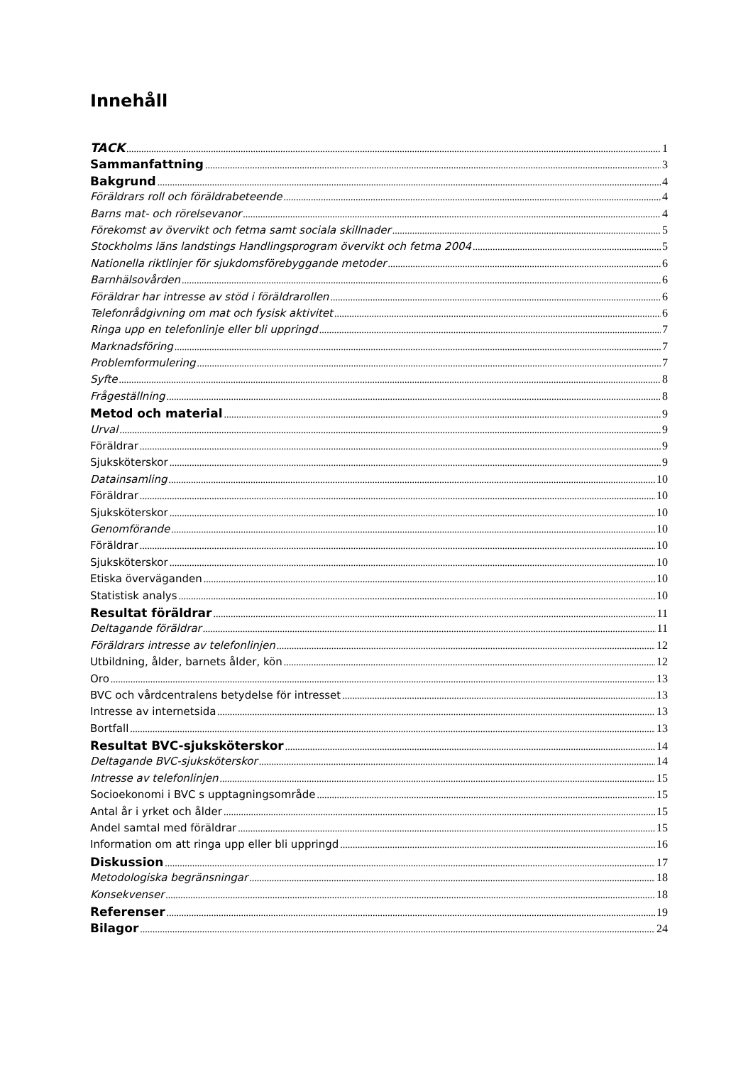Innehåll
TACK 1
Sammanfattning 3
Bakgrund 4
Föräldrars roll och föräldrabeteende 4
Barns mat- och rörelsevanor 4
Förekomst av övervikt och fetma samt sociala skillnader 5
Stockholms läns landstings Handlingsprogram övervikt och fetma 2004 5
Nationella riktlinjer för sjukdomsförebyggande metoder 6
Barnhälsovården 6
Föräldrar har intresse av stöd i föräldrarollen 6
Telefonrådgivning om mat och fysisk aktivitet 6
Ringa upp en telefonlinje eller bli uppringd 7
Marknadsföring 7
Problemformulering 7
Syfte 8
Frågeställning 8
Metod och material 9
Urval 9
Föräldrar 9
Sjuksköterskor 9
Datainsamling 10
Föräldrar 10
Sjuksköterskor 10
Genomförande 10
Föräldrar 10
Sjuksköterskor 10
Etiska överväganden 10
Statistisk analys 10
Resultat föräldrar 11
Deltagande föräldrar 11
Föräldrars intresse av telefonlinjen 12
Utbildning, ålder, barnets ålder, kön 12
Oro 13
BVC och vårdcentralens betydelse för intresset 13
Intresse av internetsida 13
Bortfall 13
Resultat BVC-sjuksköterskor 14
Deltagande BVC-sjuksköterskor 14
Intresse av telefonlinjen 15
Socioekonomi i BVC s upptagningsområde 15
Antal år i yrket och ålder 15
Andel samtal med föräldrar 15
Information om att ringa upp eller bli uppringd 16
Diskussion 17
Metodologiska begränsningar 18
Konsekvenser 18
Referenser 19
Bilagor 24